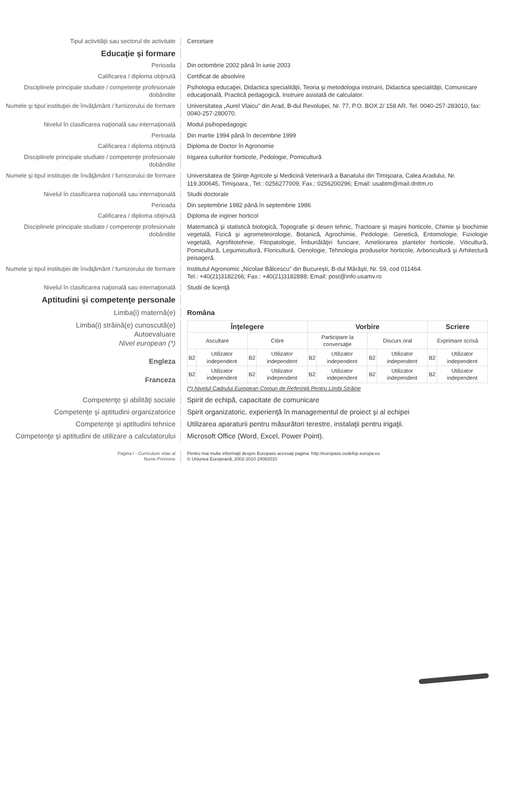Tipul activităţii sau sectorul de activitate Cercetare
Educaţie şi formare
Perioada Din octombrie 2002 până în iunie 2003
Calificarea / diploma obţinută Certificat de absolvire
Disciplinele principale studiate / competenţe profesionale dobândite
Psihologia educaţiei, Didactica specialităţii, Teoria şi metodologia instruirii, Didactica specialităţii, Comunicare educaţională, Practică pedagogică, Instruire asistată de calculator.
Numele şi tipul instituţiei de învăţământ / furnizorului de formare
Universitatea „Aurel Vlaicu" din Arad, B-dul Revoluţiei, Nr. 77, P.O. BOX 2/ 158 AR, Tel. 0040-257-283010, fax: 0040-257-280070.
Nivelul în clasificarea naţională sau internaţională
Modul psihopedagogic
Perioada Din martie 1994 până în decembrie 1999
Calificarea / diploma obţinută Diploma de Doctor în Agronomie
Disciplinele principale studiate / competenţe profesionale dobândite
Irigarea culturilor horticole, Pedologie, Pomicultură
Numele şi tipul instituţiei de învăţământ / furnizorului de formare
Universitatea de Ştiinţe Agricole şi Medicină Veterinară a Banatului din Timişoara, Calea Aradului, Nr. 119,300645, Timişoara., Tel.: 0256277009; Fax.: 0256200296; Email: usabtm@mail.dnttm.ro
Nivelul în clasificarea naţională sau internaţională
Studii doctorale
Perioada Din septembrie 1982 până în septembrie 1986
Calificarea / diploma obţinută Diploma de inginer horticol
Disciplinele principale studiate / competenţe profesionale dobândite
Matematică şi statistică biologică, Topografie şi desen tehnic, Tractoare şi maşini horticole, Chimie şi biochimie vegetală, Fizică şi agrometeorologie, Botanică, Agrochimie, Pedologie, Genetică, Entomologie, Fiziologie vegetală, Agrofitotehnie, Fitopatologie, Îmbunătăţiri funciare, Ameliorarea plantelor horticole, Viticultură, Pomicultură, Legumicultură, Floricultură, Oenologie, Tehnologia produselor horticole, Arboricultură şi Arhitectură peisageră.
Numele şi tipul instituţiei de învăţământ / furnizorului de formare
Institutul Agronomic „Nicolae Bălcescu" din Bucureşti, B-dul Mărăşti, Nr. 59, cod 011464.
Tel.: +40(21)3182266; Fax.: +40(21)3182888; Email: post@info.usamv.ro
Nivelul în clasificarea naţională sau internaţională
Studii de licenţă
Aptitudini şi competenţe personale
Limba(i) maternă(e) Româna
Limba(i) străină(e) cunoscută(e)
Autoevaluare
Nivel european (*)
Engleza
Franceza
| Înţelegere | | | | Vorbire | | | | Scriere | |
| --- | --- | --- | --- | --- | --- | --- | --- | --- | --- |
| Ascultare | | Citire | | Participare la conversaţie | | Discurs oral | | Exprimare scrisă | |
| B2 | Utilizator independent | B2 | Utilizator independent | B2 | Utilizator independent | B2 | Utilizator independent | B2 | Utilizator independent |
| B2 | Utilizator independent | B2 | Utilizator independent | B2 | Utilizator independent | B2 | Utilizator independent | B2 | Utilizator independent |
(*) Nivelul Cadrului European Comun de Referinţă Pentru Limbi Străine
Competenţe şi abilităţi sociale Spirit de echipă, capacitate de comunicare
Competenţe şi aptitudini organizatorice Spirit organizatoric, experienţă în managementul de proiect şi al echipei
Competenţe şi aptitudini tehnice Utilizarea aparaturii pentru măsurători terestre, instalaţii pentru irigaţii.
Competenţe şi aptitudini de utilizare a calculatorului
Microsoft Office (Word, Excel, Power Point).
Pagina / - Curriculum vitae al
Nume Prenume
Pentru mai multe informaţii despre Europass accesaţi pagina: http://europass.cedefop.europa.eu
© Uniunea Europeană, 2002-2010 24082010